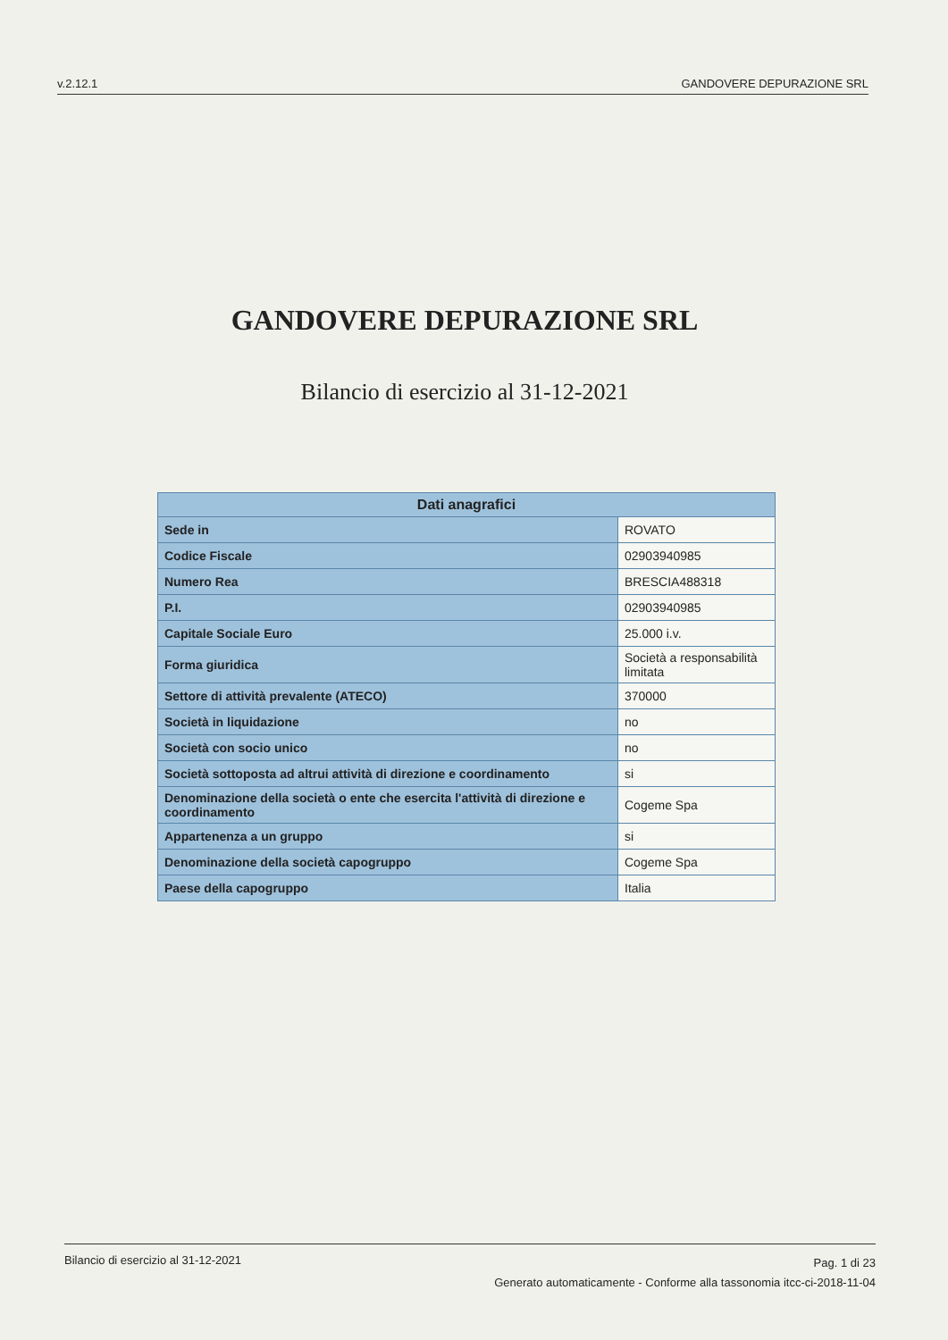v.2.12.1 GANDOVERE DEPURAZIONE SRL
GANDOVERE DEPURAZIONE SRL
Bilancio di esercizio al 31-12-2021
| Dati anagrafici | |
| --- | --- |
| Sede in | ROVATO |
| Codice Fiscale | 02903940985 |
| Numero Rea | BRESCIA488318 |
| P.I. | 02903940985 |
| Capitale Sociale Euro | 25.000 i.v. |
| Forma giuridica | Società a responsabilità limitata |
| Settore di attività prevalente (ATECO) | 370000 |
| Società in liquidazione | no |
| Società con socio unico | no |
| Società sottoposta ad altrui attività di direzione e coordinamento | si |
| Denominazione della società o ente che esercita l'attività di direzione e coordinamento | Cogeme Spa |
| Appartenenza a un gruppo | si |
| Denominazione della società capogruppo | Cogeme Spa |
| Paese della capogruppo | Italia |
Bilancio di esercizio al 31-12-2021
Pag. 1 di 23
Generato automaticamente - Conforme alla tassonomia itcc-ci-2018-11-04